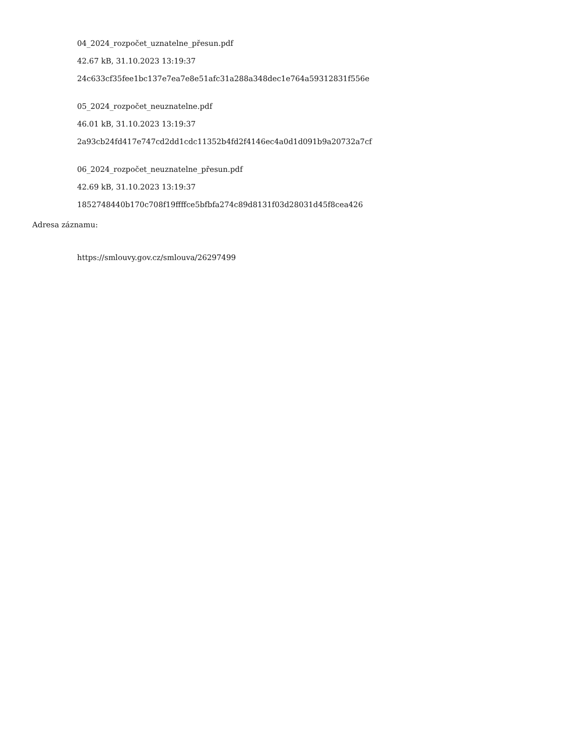04_2024_rozpočet_uznatelne_přesun.pdf
42.67 kB, 31.10.2023 13:19:37
24c633cf35fee1bc137e7ea7e8e51afc31a288a348dec1e764a59312831f556e
05_2024_rozpočet_neuznatelne.pdf
46.01 kB, 31.10.2023 13:19:37
2a93cb24fd417e747cd2dd1cdc11352b4fd2f4146ec4a0d1d091b9a20732a7cf
06_2024_rozpočet_neuznatelne_přesun.pdf
42.69 kB, 31.10.2023 13:19:37
1852748440b170c708f19ffffce5bfbfa274c89d8131f03d28031d45f8cea426
Adresa záznamu:
https://smlouvy.gov.cz/smlouva/26297499